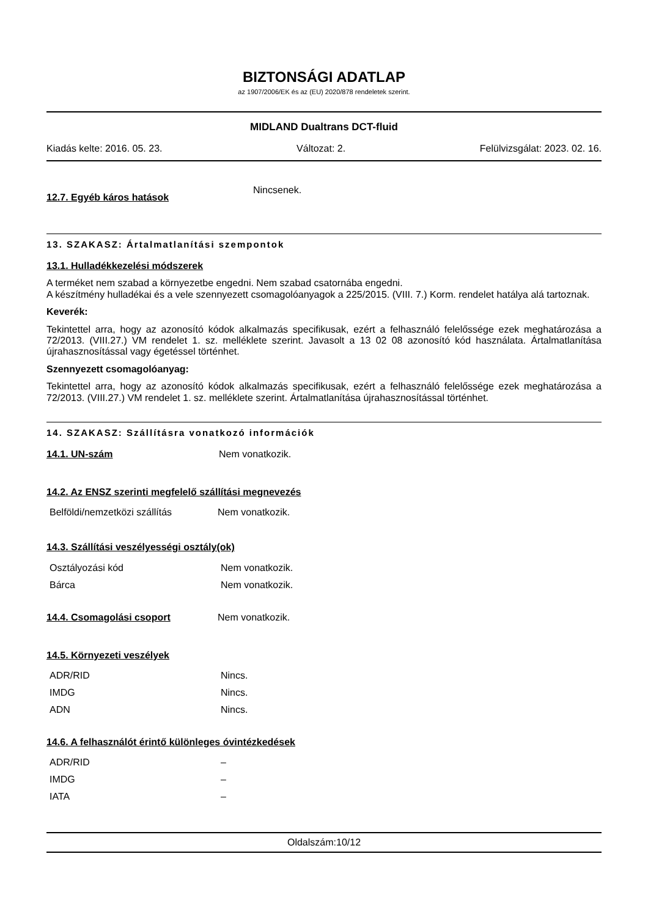BIZTONSÁGI ADATLAP
az 1907/2006/EK és az (EU) 2020/878 rendeletek szerint.
MIDLAND Dualtrans DCT-fluid
Kiadás kelte: 2016. 05. 23. Változat: 2. Felülvizsgálat: 2023. 02. 16.
12.7. Egyéb káros hatások Nincsenek.
13. SZAKASZ: Ártalmatlanítási szempontok
13.1. Hulladékkezelési módszerek
A terméket nem szabad a környezetbe engedni. Nem szabad csatornába engedni.
A készítmény hulladékai és a vele szennyezett csomagolóanyagok a 225/2015. (VIII. 7.) Korm. rendelet hatálya alá tartoznak.
Keverék:
Tekintettel arra, hogy az azonosító kódok alkalmazás specifikusak, ezért a felhasználó felelőssége ezek meghatározása a 72/2013. (VIII.27.) VM rendelet 1. sz. melléklete szerint. Javasolt a 13 02 08 azonosító kód használata. Ártalmatlanítása újrahasznosítással vagy égetéssel történhet.
Szennyezett csomagolóanyag:
Tekintettel arra, hogy az azonosító kódok alkalmazás specifikusak, ezért a felhasználó felelőssége ezek meghatározása a 72/2013. (VIII.27.) VM rendelet 1. sz. melléklete szerint. Ártalmatlanítása újrahasznosítással történhet.
14. SZAKASZ: Szállításra vonatkozó információk
14.1. UN-szám Nem vonatkozik.
14.2. Az ENSZ szerinti megfelelő szállítási megnevezés
| Belföldi/nemzetközi szállítás | Nem vonatkozik. |
14.3. Szállítási veszélyességi osztály(ok)
| Osztályozási kód | Nem vonatkozik. |
| Bárca | Nem vonatkozik. |
14.4. Csomagolási csoport Nem vonatkozik.
14.5. Környezeti veszélyek
| ADR/RID | Nincs. |
| IMDG | Nincs. |
| ADN | Nincs. |
14.6. A felhasználót érintő különleges óvintézkedések
| ADR/RID | – |
| IMDG | – |
| IATA | – |
Oldalszám:10/12